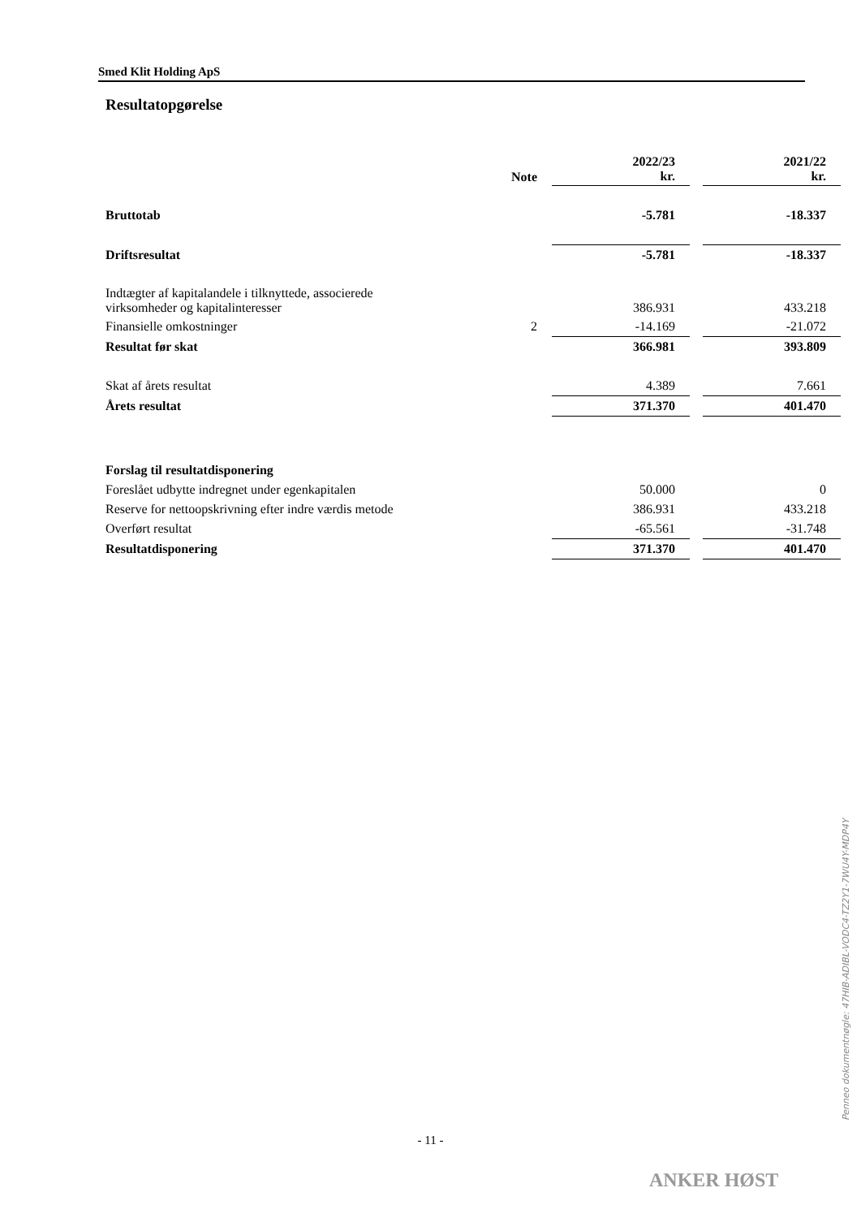Smed Klit Holding ApS
Resultatopgørelse
| | Note | 2022/23 kr. | | 2021/22 kr. |
| --- | --- | --- | --- | --- |
| Bruttotab | | -5.781 | | -18.337 |
| Driftsresultat | | -5.781 | | -18.337 |
| Indtægter af kapitalandele i tilknyttede, associerede virksomheder og kapitalinteresser | | 386.931 | | 433.218 |
| Finansielle omkostninger | 2 | -14.169 | | -21.072 |
| Resultat før skat | | 366.981 | | 393.809 |
| Skat af årets resultat | | 4.389 | | 7.661 |
| Årets resultat | | 371.370 | | 401.470 |
| Forslag til resultatdisponering | | | | |
| Foreslået udbytte indregnet under egenkapitalen | | 50.000 | | 0 |
| Reserve for nettoopskrivning efter indre værdis metode | | 386.931 | | 433.218 |
| Overført resultat | | -65.561 | | -31.748 |
| Resultatdisponering | | 371.370 | | 401.470 |
Penneo dokumentnøgle: 47HIB-ADIBL-VODC4-TZ2Y1-7WU4Y-MDP4Y
- 11 -
ANKER HØST